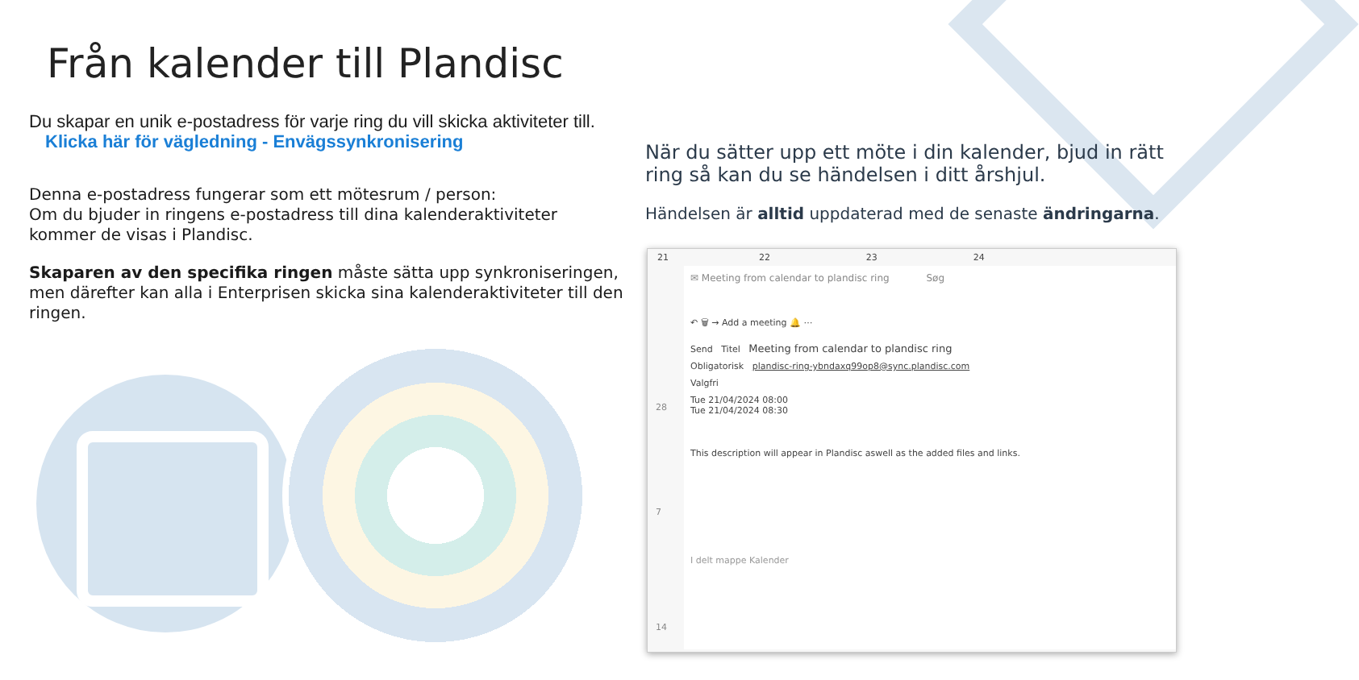Från kalender till Plandisc
Du skapar en unik e-postadress för varje ring du vill skicka aktiviteter till. Klicka här för vägledning - Envägssynkronisering
Denna e-postadress fungerar som ett mötesrum / person:
Om du bjuder in ringens e-postadress till dina kalenderaktiviteter kommer de visas i Plandisc.
Skaparen av den specifika ringen måste sätta upp synkroniseringen, men därefter kan alla i Enterprisen skicka sina kalenderaktiviteter till den ringen.
När du sätter upp ett möte i din kalender, bjud in rätt ring så kan du se händelsen i ditt årshjul.
Händelsen är alltid uppdaterad med de senaste ändringarna.
21 22 23 24
✉ Meeting from calendar to plandisc ring Søg
↶ 🗑 → Add a meeting 🔔 ⋯
Send Titel Meeting from calendar to plandisc ring
Obligatorisk plandisc-ring-ybndaxq99op8@sync.plandisc.com
Valgfri
Tue 21/04/2024 08:00
Tue 21/04/2024 08:30
This description will appear in Plandisc aswell as the added files and links.
I delt mappe Kalender
28
7
14